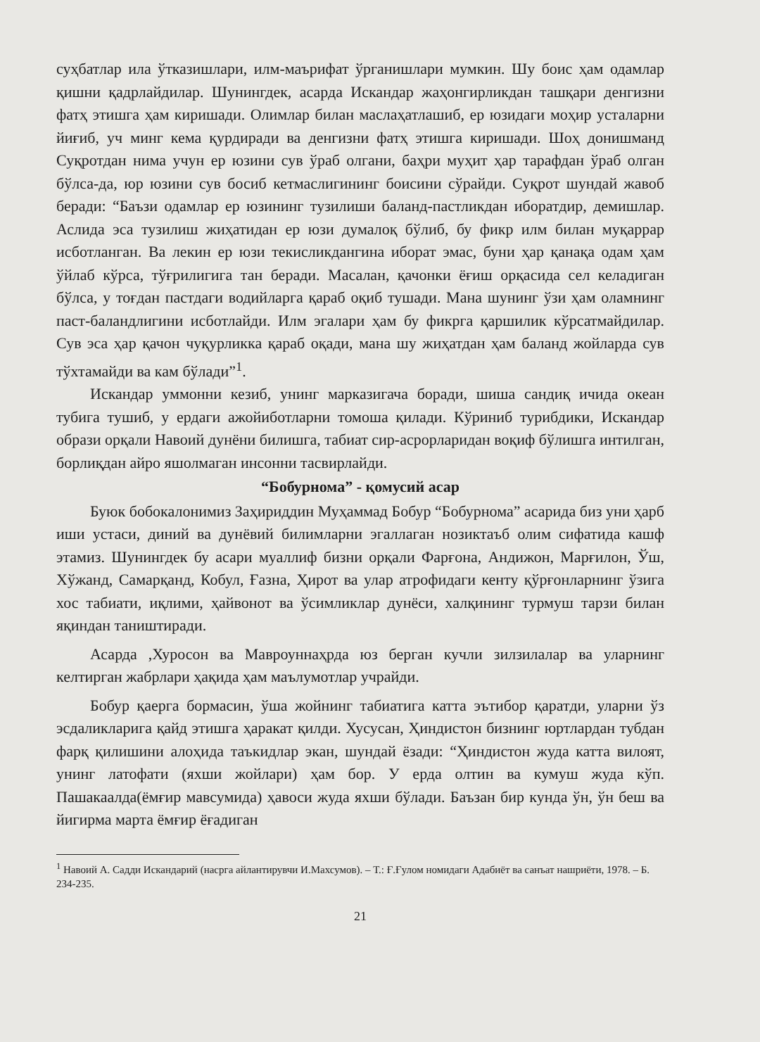суҳбатлар ила ўтказишлари, илм-маърифат ўрганишлари мумкин. Шу боис ҳам одамлар қишни қадрлайдилар. Шунингдек, асарда Искандар жаҳонгирликдан ташқари денгизни фатҳ этишга ҳам киришади. Олимлар билан маслаҳатлашиб, ер юзидаги моҳир усталарни йиғиб, уч минг кема қурдиради ва денгизни фатҳ этишга киришади. Шоҳ донишманд Суқротдан нима учун ер юзини сув ўраб олгани, баҳри муҳит ҳар тарафдан ўраб олган бўлса-да, юр юзини сув босиб кетмаслигининг боисини сўрайди. Суқрот шундай жавоб беради: “Баъзи одамлар ер юзининг тузилиши баланд-пастликдан иборатдир, демишлар. Аслида эса тузилиш жиҳатидан ер юзи думалоқ бўлиб, бу фикр илм билан муқаррар исботланган. Ва лекин ер юзи текисликдангина иборат эмас, буни ҳар қанақа одам ҳам ўйлаб кўрса, тўғрилигига тан беради. Масалан, қачонки ёғиш орқасида сел келадиган бўлса, у тоғдан пастдаги водийларга қараб оқиб тушади. Мана шунинг ўзи ҳам оламнинг паст-баландлигини исботлайди. Илм эгалари ҳам бу фикрга қаршилик кўрсатмайдилар. Сув эса ҳар қачон чуқурликка қараб оқади, мана шу жиҳатдан ҳам баланд жойларда сув тўхтамайди ва кам бўлади”<sup>1</sup>.
Искандар уммонни кезиб, унинг марказигача боради, шиша сандиқ ичида океан тубига тушиб, у ердаги ажойиботларни томоша қилади. Кўриниб турибдики, Искандар образи орқали Навоий дунёни билишга, табиат сир-асрорларидан воқиф бўлишга интилган, борлиқдан айро яшолмаган инсонни тасвирлайди.
“Бобурнома” - қомусий асар
Буюк бобокалонимиз Заҳириддин Муҳаммад Бобур “Бобурнома” асарида биз уни ҳарб иши устаси, диний ва дунёвий билимларни эгаллаган нозиктаъб олим сифатида кашф этамиз. Шунингдек бу асари муаллиф бизни орқали Фарғона, Андижон, Марғилон, Ўш, Хўжанд, Самарқанд, Кобул, Ғазна, Ҳирот ва улар атрофидаги кенту қўрғонларнинг ўзига хос табиати, иқлими, ҳайвонот ва ўсимликлар дунёси, халқининг турмуш тарзи билан яқиндан таништиради.
Асарда ,Хуросон ва Мавроуннаҳрда юз берган кучли зилзилалар ва уларнинг келтирган жабрлари ҳақида ҳам маълумотлар учрайди.
Бобур қаерга бормасин, ўша жойнинг табиатига катта эътибор қаратди, уларни ўз эсдаликларига қайд этишга ҳаракат қилди. Хусусан, Ҳиндистон бизнинг юртлардан тубдан фарқ қилишини алоҳида таъкидлар экан, шундай ёзади: “Ҳиндистон жуда катта вилоят, унинг латофати (яхши жойлари) ҳам бор. У ерда олтин ва кумуш жуда кўп. Пашакаалда(ёмғир мавсумида) ҳавоси жуда яхши бўлади. Баъзан бир кунда ўн, ўн беш ва йигирма марта ёмғир ёғадиган
<sup>1</sup> Навоий А. Садди Искандарий (насрга айлантирувчи И.Махсумов). – Т.: Ғ.Ғулом номидаги Адабиёт ва санъат нашриёти, 1978. – Б. 234-235.
21